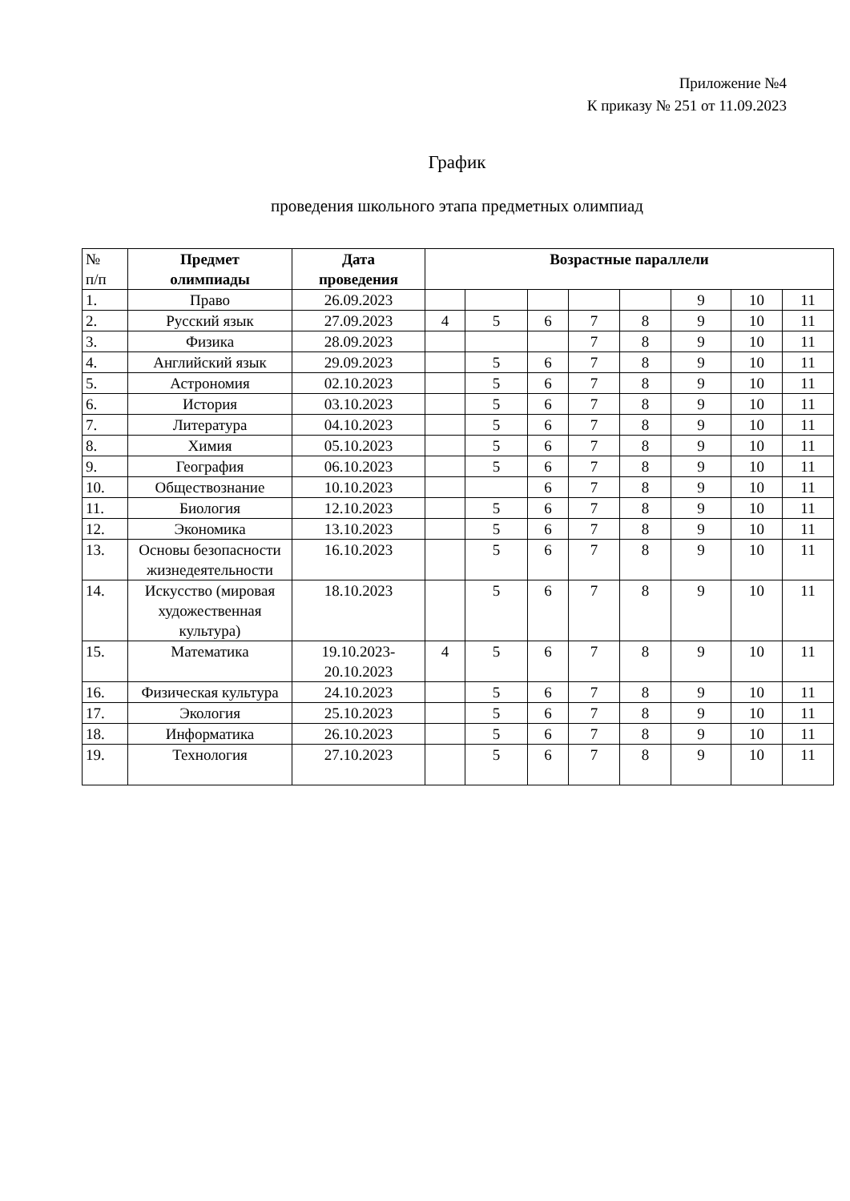Приложение №4
К приказу № 251 от 11.09.2023
График
проведения школьного этапа предметных олимпиад
| № п/п | Предмет олимпиады | Дата проведения | Возрастные параллели | | | | | | | |
| --- | --- | --- | --- | --- | --- | --- | --- | --- | --- | --- |
| 1. | Право | 26.09.2023 | | | | | | 9 | 10 | 11 |
| 2. | Русский язык | 27.09.2023 | 4 | 5 | 6 | 7 | 8 | 9 | 10 | 11 |
| 3. | Физика | 28.09.2023 | | | | 7 | 8 | 9 | 10 | 11 |
| 4. | Английский язык | 29.09.2023 | | 5 | 6 | 7 | 8 | 9 | 10 | 11 |
| 5. | Астрономия | 02.10.2023 | | 5 | 6 | 7 | 8 | 9 | 10 | 11 |
| 6. | История | 03.10.2023 | | 5 | 6 | 7 | 8 | 9 | 10 | 11 |
| 7. | Литература | 04.10.2023 | | 5 | 6 | 7 | 8 | 9 | 10 | 11 |
| 8. | Химия | 05.10.2023 | | 5 | 6 | 7 | 8 | 9 | 10 | 11 |
| 9. | География | 06.10.2023 | | 5 | 6 | 7 | 8 | 9 | 10 | 11 |
| 10. | Обществознание | 10.10.2023 | | | 6 | 7 | 8 | 9 | 10 | 11 |
| 11. | Биология | 12.10.2023 | | 5 | 6 | 7 | 8 | 9 | 10 | 11 |
| 12. | Экономика | 13.10.2023 | | 5 | 6 | 7 | 8 | 9 | 10 | 11 |
| 13. | Основы безопасности жизнедеятельности | 16.10.2023 | | 5 | 6 | 7 | 8 | 9 | 10 | 11 |
| 14. | Искусство (мировая художественная культура) | 18.10.2023 | | 5 | 6 | 7 | 8 | 9 | 10 | 11 |
| 15. | Математика | 19.10.2023- 20.10.2023 | 4 | 5 | 6 | 7 | 8 | 9 | 10 | 11 |
| 16. | Физическая культура | 24.10.2023 | | 5 | 6 | 7 | 8 | 9 | 10 | 11 |
| 17. | Экология | 25.10.2023 | | 5 | 6 | 7 | 8 | 9 | 10 | 11 |
| 18. | Информатика | 26.10.2023 | | 5 | 6 | 7 | 8 | 9 | 10 | 11 |
| 19. | Технология | 27.10.2023 | | 5 | 6 | 7 | 8 | 9 | 10 | 11 |